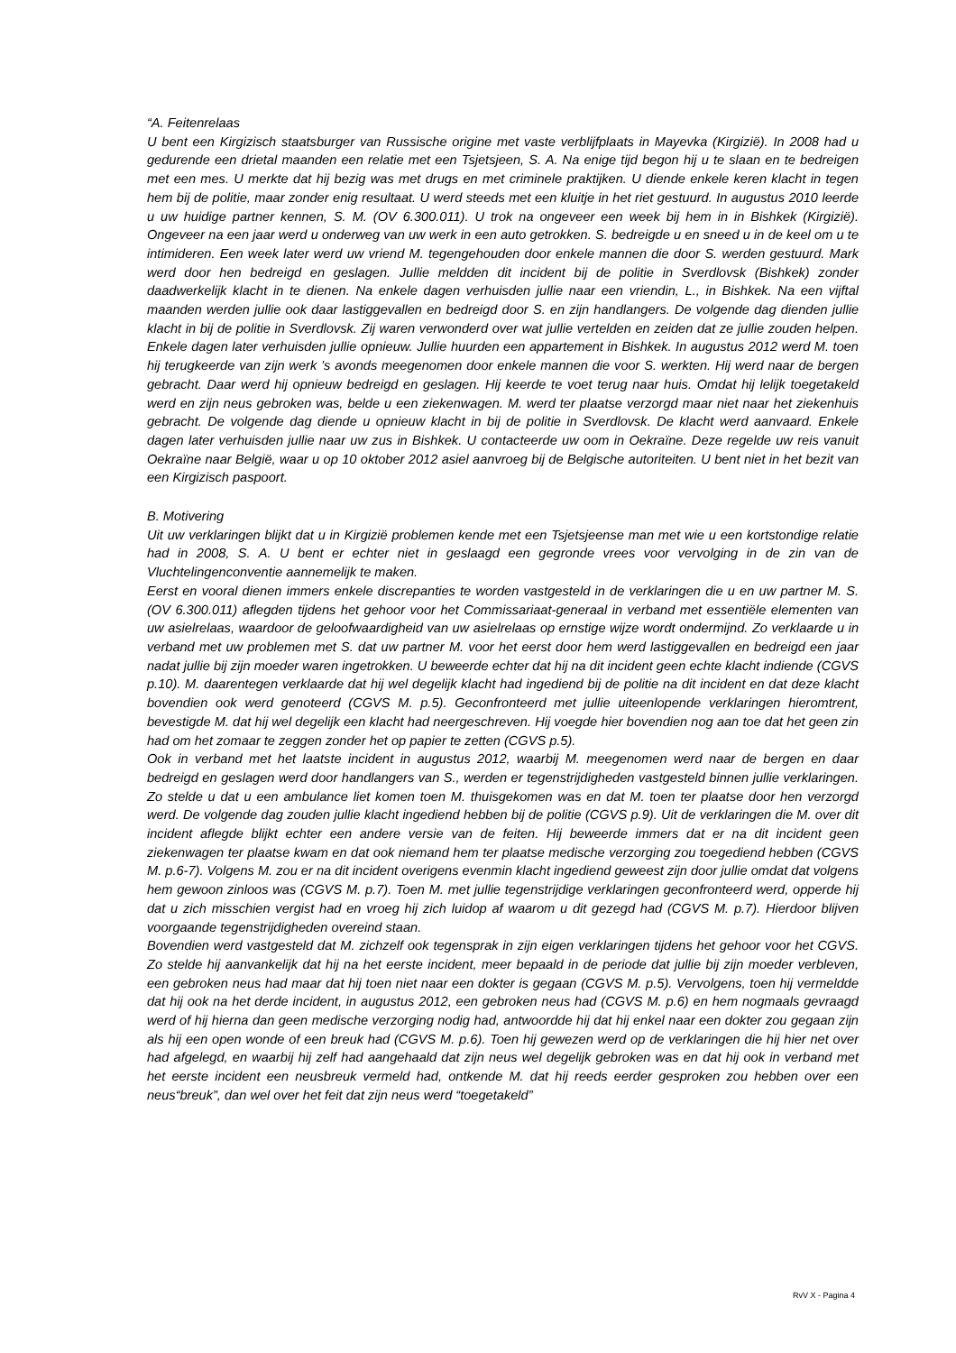“A. Feitenrelaas
U bent een Kirgizisch staatsburger van Russische origine met vaste verblijfplaats in Mayevka (Kirgizië). In 2008 had u gedurende een drietal maanden een relatie met een Tsjetsjeen, S. A. Na enige tijd begon hij u te slaan en te bedreigen met een mes. U merkte dat hij bezig was met drugs en met criminele praktijken. U diende enkele keren klacht in tegen hem bij de politie, maar zonder enig resultaat. U werd steeds met een kluitje in het riet gestuurd. In augustus 2010 leerde u uw huidige partner kennen, S. M. (OV 6.300.011). U trok na ongeveer een week bij hem in in Bishkek (Kirgizië). Ongeveer na een jaar werd u onderweg van uw werk in een auto getrokken. S. bedreigde u en sneed u in de keel om u te intimideren. Een week later werd uw vriend M. tegengehouden door enkele mannen die door S. werden gestuurd. Mark werd door hen bedreigd en geslagen. Jullie meldden dit incident bij de politie in Sverdlovsk (Bishkek) zonder daadwerkelijk klacht in te dienen. Na enkele dagen verhuisden jullie naar een vriendin, L., in Bishkek. Na een vijftal maanden werden jullie ook daar lastiggevallen en bedreigd door S. en zijn handlangers. De volgende dag dienden jullie klacht in bij de politie in Sverdlovsk. Zij waren verwonderd over wat jullie vertelden en zeiden dat ze jullie zouden helpen. Enkele dagen later verhuisden jullie opnieuw. Jullie huurden een appartement in Bishkek. In augustus 2012 werd M. toen hij terugkeerde van zijn werk ’s avonds meegenomen door enkele mannen die voor S. werkten. Hij werd naar de bergen gebracht. Daar werd hij opnieuw bedreigd en geslagen. Hij keerde te voet terug naar huis. Omdat hij lelijk toegetakeld werd en zijn neus gebroken was, belde u een ziekenwagen. M. werd ter plaatse verzorgd maar niet naar het ziekenhuis gebracht. De volgende dag diende u opnieuw klacht in bij de politie in Sverdlovsk. De klacht werd aanvaard. Enkele dagen later verhuisden jullie naar uw zus in Bishkek. U contacteerde uw oom in Oekraïne. Deze regelde uw reis vanuit Oekraïne naar België, waar u op 10 oktober 2012 asiel aanvroeg bij de Belgische autoriteiten. U bent niet in het bezit van een Kirgizisch paspoort.
B. Motivering
Uit uw verklaringen blijkt dat u in Kirgizië problemen kende met een Tsjetsjeense man met wie u een kortstondige relatie had in 2008, S. A. U bent er echter niet in geslaagd een gegronde vrees voor vervolging in de zin van de Vluchtelingenconventie aannemelijk te maken.
Eerst en vooral dienen immers enkele discrepanties te worden vastgesteld in de verklaringen die u en uw partner M. S. (OV 6.300.011) aflegden tijdens het gehoor voor het Commissariaat-generaal in verband met essentiële elementen van uw asielrelaas, waardoor de geloofwaardigheid van uw asielrelaas op ernstige wijze wordt ondermijnd. Zo verklaarde u in verband met uw problemen met S. dat uw partner M. voor het eerst door hem werd lastiggevallen en bedreigd een jaar nadat jullie bij zijn moeder waren ingetrokken. U beweerde echter dat hij na dit incident geen echte klacht indiende (CGVS p.10). M. daarentegen verklaarde dat hij wel degelijk klacht had ingediend bij de politie na dit incident en dat deze klacht bovendien ook werd genoteerd (CGVS M. p.5). Geconfronteerd met jullie uiteenlopende verklaringen hieromtrent, bevestigde M. dat hij wel degelijk een klacht had neergeschreven. Hij voegde hier bovendien nog aan toe dat het geen zin had om het zomaar te zeggen zonder het op papier te zetten (CGVS p.5).
Ook in verband met het laatste incident in augustus 2012, waarbij M. meegenomen werd naar de bergen en daar bedreigd en geslagen werd door handlangers van S., werden er tegenstrijdigheden vastgesteld binnen jullie verklaringen. Zo stelde u dat u een ambulance liet komen toen M. thuisgekomen was en dat M. toen ter plaatse door hen verzorgd werd. De volgende dag zouden jullie klacht ingediend hebben bij de politie (CGVS p.9). Uit de verklaringen die M. over dit incident aflegde blijkt echter een andere versie van de feiten. Hij beweerde immers dat er na dit incident geen ziekenwagen ter plaatse kwam en dat ook niemand hem ter plaatse medische verzorging zou toegediend hebben (CGVS M. p.6-7). Volgens M. zou er na dit incident overigens evenmin klacht ingediend geweest zijn door jullie omdat dat volgens hem gewoon zinloos was (CGVS M. p.7). Toen M. met jullie tegenstrijdige verklaringen geconfronteerd werd, opperde hij dat u zich misschien vergist had en vroeg hij zich luidop af waarom u dit gezegd had (CGVS M. p.7). Hierdoor blijven voorgaande tegenstrijdigheden overeind staan.
Bovendien werd vastgesteld dat M. zichzelf ook tegensprak in zijn eigen verklaringen tijdens het gehoor voor het CGVS. Zo stelde hij aanvankelijk dat hij na het eerste incident, meer bepaald in de periode dat jullie bij zijn moeder verbleven, een gebroken neus had maar dat hij toen niet naar een dokter is gegaan (CGVS M. p.5). Vervolgens, toen hij vermeldde dat hij ook na het derde incident, in augustus 2012, een gebroken neus had (CGVS M. p.6) en hem nogmaals gevraagd werd of hij hierna dan geen medische verzorging nodig had, antwoordde hij dat hij enkel naar een dokter zou gegaan zijn als hij een open wonde of een breuk had (CGVS M. p.6). Toen hij gewezen werd op de verklaringen die hij hier net over had afgelegd, en waarbij hij zelf had aangehaald dat zijn neus wel degelijk gebroken was en dat hij ook in verband met het eerste incident een neusbreuk vermeld had, ontkende M. dat hij reeds eerder gesproken zou hebben over een neus“breuk”, dan wel over het feit dat zijn neus werd “toegetakeld”
RvV X - Pagina 4